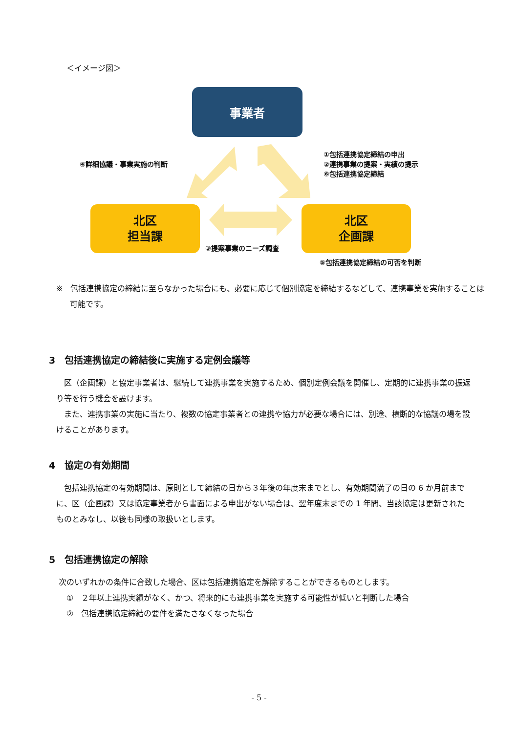＜イメージ図＞
事業者
④詳細協議・事業実施の判断
①包括連携協定締結の申出
②連携事業の提案・実績の提示
⑥包括連携協定締結
北区
担当課
北区
企画課
③提案事業のニーズ調査
⑤包括連携協定締結の可否を判断
※　包括連携協定の締結に至らなかった場合にも、必要に応じて個別協定を締結するなどして、連携事業を実施することは可能です。
3　包括連携協定の締結後に実施する定例会議等
　区（企画課）と協定事業者は、継続して連携事業を実施するため、個別定例会議を開催し、定期的に連携事業の振返り等を行う機会を設けます。
　また、連携事業の実施に当たり、複数の協定事業者との連携や協力が必要な場合には、別途、横断的な協議の場を設けることがあります。
4　協定の有効期間
　包括連携協定の有効期間は、原則として締結の日から３年後の年度末までとし、有効期間満了の日の 6 か月前までに、区（企画課）又は協定事業者から書面による申出がない場合は、翌年度末までの 1 年間、当該協定は更新されたものとみなし、以後も同様の取扱いとします。
5　包括連携協定の解除
次のいずれかの条件に合致した場合、区は包括連携協定を解除することができるものとします。
　①　２年以上連携実績がなく、かつ、将来的にも連携事業を実施する可能性が低いと判断した場合
　②　包括連携協定締結の要件を満たさなくなった場合
- 5 -